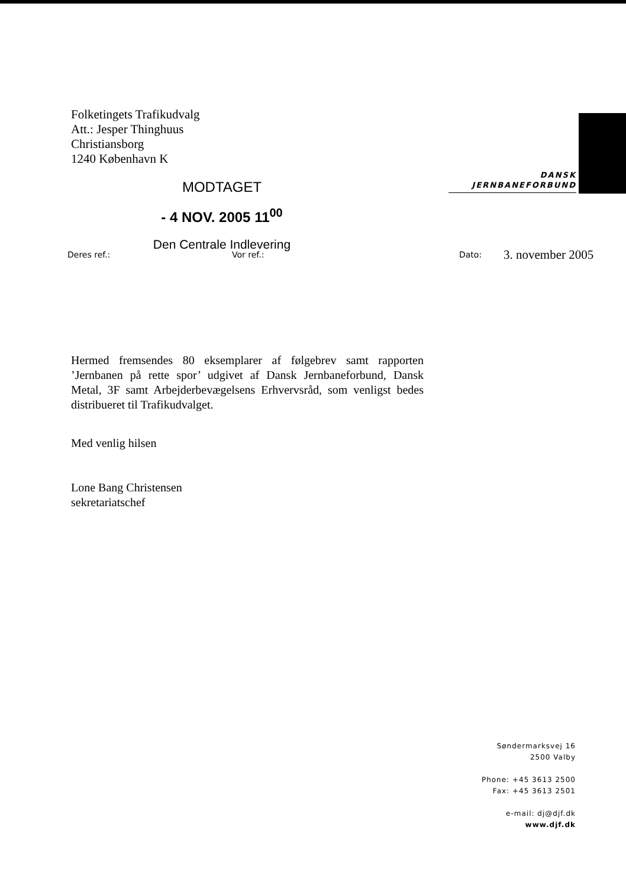Folketingets Trafikudvalg
Att.: Jesper Thinghuus
Christiansborg
1240 København K
DANSK
JERNBANEFORBUND
MODTAGET
- 4 NOV. 2005 11<sup>00</sup>
Den Centrale Indlevering
Deres ref.: Vor ref.: Dato: 3. november 2005
Hermed fremsendes 80 eksemplarer af følgebrev samt rapporten ’Jernbanen på rette spor’ udgivet af Dansk Jernbaneforbund, Dansk Metal, 3F samt Arbejderbevægelsens Erhvervsråd, som venligst bedes distribueret til Trafikudvalget.
Med venlig hilsen
Lone Bang Christensen
sekretariatschef
Søndermarksvej 16
2500 Valby
Phone: +45 3613 2500
Fax: +45 3613 2501
e-mail: dj@djf.dk
www.djf.dk